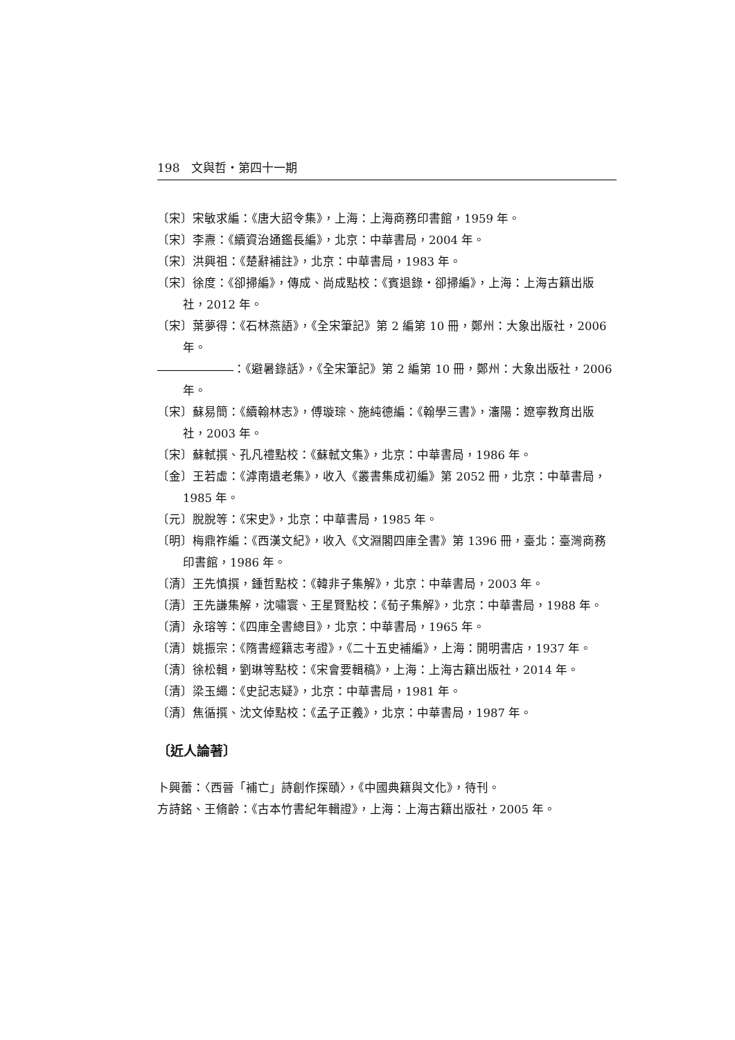198　文與哲・第四十一期
〔宋〕宋敏求編：《唐大詔令集》，上海：上海商務印書館，1959 年。
〔宋〕李燾：《續資治通鑑長編》，北京：中華書局，2004 年。
〔宋〕洪興祖：《楚辭補註》，北京：中華書局，1983 年。
〔宋〕徐度：《卻掃編》，傳成、尚成點校：《賓退錄・卻掃編》，上海：上海古籍出版社，2012 年。
〔宋〕葉夢得：《石林燕語》，《全宋筆記》第 2 編第 10 冊，鄭州：大象出版社，2006 年。
：《避暑錄話》，《全宋筆記》第 2 編第 10 冊，鄭州：大象出版社，2006 年。
〔宋〕蘇易簡：《續翰林志》，傅璇琮、施純德編：《翰學三書》，瀋陽：遼寧教育出版社，2003 年。
〔宋〕蘇軾撰、孔凡禮點校：《蘇軾文集》，北京：中華書局，1986 年。
〔金〕王若虛：《滹南遺老集》，收入《叢書集成初編》第 2052 冊，北京：中華書局，1985 年。
〔元〕脫脫等：《宋史》，北京：中華書局，1985 年。
〔明〕梅鼎祚編：《西漢文紀》，收入《文淵閣四庫全書》第 1396 冊，臺北：臺灣商務印書館，1986 年。
〔清〕王先慎撰，鍾哲點校：《韓非子集解》，北京：中華書局，2003 年。
〔清〕王先謙集解，沈嘯寰、王星賢點校：《荀子集解》，北京：中華書局，1988 年。
〔清〕永瑢等：《四庫全書總目》，北京：中華書局，1965 年。
〔清〕姚振宗：《隋書經籍志考證》，《二十五史補編》，上海：開明書店，1937 年。
〔清〕徐松輯，劉琳等點校：《宋會要輯稿》，上海：上海古籍出版社，2014 年。
〔清〕梁玉繩：《史記志疑》，北京：中華書局，1981 年。
〔清〕焦循撰、沈文倬點校：《孟子正義》，北京：中華書局，1987 年。
〔近人論著〕
卜興蕾：〈西晉「補亡」詩創作探賾〉，《中國典籍與文化》，待刊。
方詩銘、王脩齡：《古本竹書紀年輯證》，上海：上海古籍出版社，2005 年。